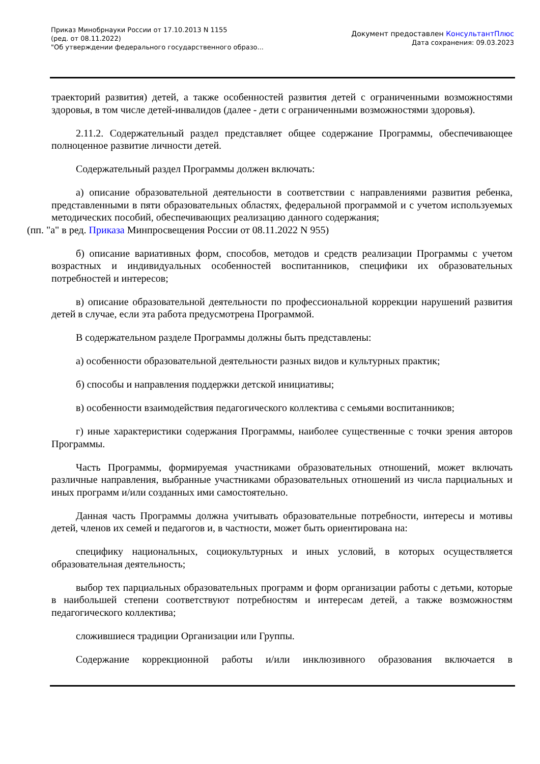Приказ Минобрнауки России от 17.10.2013 N 1155
(ред. от 08.11.2022)
"Об утверждении федерального государственного образо...
Документ предоставлен КонсультантПлюс
Дата сохранения: 09.03.2023
траекторий развития) детей, а также особенностей развития детей с ограниченными возможностями здоровья, в том числе детей-инвалидов (далее - дети с ограниченными возможностями здоровья).
2.11.2. Содержательный раздел представляет общее содержание Программы, обеспечивающее полноценное развитие личности детей.
Содержательный раздел Программы должен включать:
а) описание образовательной деятельности в соответствии с направлениями развития ребенка, представленными в пяти образовательных областях, федеральной программой и с учетом используемых методических пособий, обеспечивающих реализацию данного содержания;
(пп. "а" в ред. Приказа Минпросвещения России от 08.11.2022 N 955)
б) описание вариативных форм, способов, методов и средств реализации Программы с учетом возрастных и индивидуальных особенностей воспитанников, специфики их образовательных потребностей и интересов;
в) описание образовательной деятельности по профессиональной коррекции нарушений развития детей в случае, если эта работа предусмотрена Программой.
В содержательном разделе Программы должны быть представлены:
а) особенности образовательной деятельности разных видов и культурных практик;
б) способы и направления поддержки детской инициативы;
в) особенности взаимодействия педагогического коллектива с семьями воспитанников;
г) иные характеристики содержания Программы, наиболее существенные с точки зрения авторов Программы.
Часть Программы, формируемая участниками образовательных отношений, может включать различные направления, выбранные участниками образовательных отношений из числа парциальных и иных программ и/или созданных ими самостоятельно.
Данная часть Программы должна учитывать образовательные потребности, интересы и мотивы детей, членов их семей и педагогов и, в частности, может быть ориентирована на:
специфику национальных, социокультурных и иных условий, в которых осуществляется образовательная деятельность;
выбор тех парциальных образовательных программ и форм организации работы с детьми, которые в наибольшей степени соответствуют потребностям и интересам детей, а также возможностям педагогического коллектива;
сложившиеся традиции Организации или Группы.
Содержание коррекционной работы и/или инклюзивного образования включается в